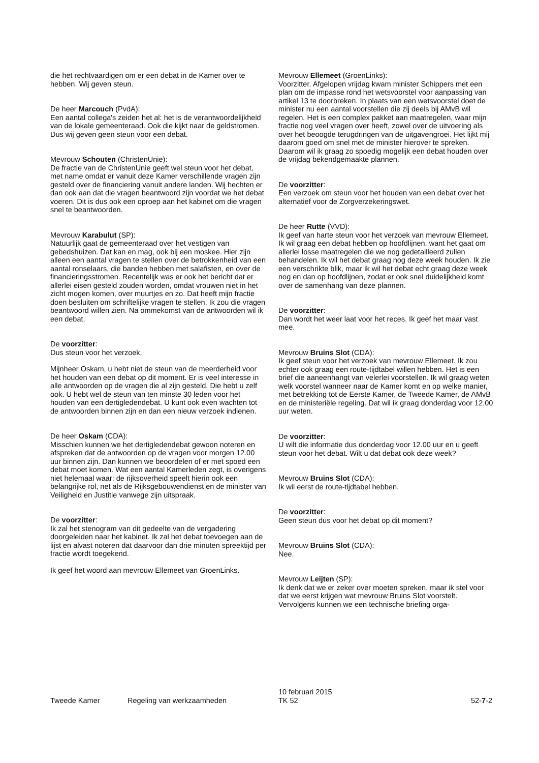die het rechtvaardigen om er een debat in de Kamer over te hebben. Wij geven steun.
De heer Marcouch (PvdA):
Een aantal collega's zeiden het al: het is de verantwoordelijkheid van de lokale gemeenteraad. Ook die kijkt naar de geldstromen. Dus wij geven geen steun voor een debat.
Mevrouw Schouten (ChristenUnie):
De fractie van de ChristenUnie geeft wel steun voor het debat, met name omdat er vanuit deze Kamer verschillende vragen zijn gesteld over de financiering vanuit andere landen. Wij hechten er dan ook aan dat die vragen beantwoord zijn voordat we het debat voeren. Dit is dus ook een oproep aan het kabinet om die vragen snel te beantwoorden.
Mevrouw Karabulut (SP):
Natuurlijk gaat de gemeenteraad over het vestigen van gebedshuizen. Dat kan en mag, ook bij een moskee. Hier zijn alleen een aantal vragen te stellen over de betrokkenheid van een aantal ronselaars, die banden hebben met salafisten, en over de financieringsstromen. Recentelijk was er ook het bericht dat er allerlei eisen gesteld zouden worden, omdat vrouwen niet in het zicht mogen komen, over muurtjes en zo. Dat heeft mijn fractie doen besluiten om schriftelijke vragen te stellen. Ik zou die vragen beantwoord willen zien. Na ommekomst van de antwoorden wil ik een debat.
De voorzitter:
Dus steun voor het verzoek.
Mijnheer Oskam, u hebt niet de steun van de meerderheid voor het houden van een debat op dit moment. Er is veel interesse in alle antwoorden op de vragen die al zijn gesteld. Die hebt u zelf ook. U hebt wel de steun van ten minste 30 leden voor het houden van een dertigledendebat. U kunt ook even wachten tot de antwoorden binnen zijn en dan een nieuw verzoek indienen.
De heer Oskam (CDA):
Misschien kunnen we het dertigledendebat gewoon noteren en afspreken dat de antwoorden op de vragen voor morgen 12.00 uur binnen zijn. Dan kunnen we beoordelen of er met spoed een debat moet komen. Wat een aantal Kamerleden zegt, is overigens niet helemaal waar: de rijksoverheid speelt hierin ook een belangrijke rol, net als de Rijksgebouwendienst en de minister van Veiligheid en Justitie vanwege zijn uitspraak.
De voorzitter:
Ik zal het stenogram van dit gedeelte van de vergadering doorgeleiden naar het kabinet. Ik zal het debat toevoegen aan de lijst en alvast noteren dat daarvoor dan drie minuten spreektijd per fractie wordt toegekend.
Ik geef het woord aan mevrouw Ellemeet van GroenLinks.
Mevrouw Ellemeet (GroenLinks):
Voorzitter. Afgelopen vrijdag kwam minister Schippers met een plan om de impasse rond het wetsvoorstel voor aanpassing van artikel 13 te doorbreken. In plaats van een wetsvoorstel doet de minister nu een aantal voorstellen die zij deels bij AMvB wil regelen. Het is een complex pakket aan maatregelen, waar mijn fractie nog veel vragen over heeft, zowel over de uitvoering als over het beoogde terugdringen van de uitgavengroei. Het lijkt mij daarom goed om snel met de minister hierover te spreken. Daarom wil ik graag zo spoedig mogelijk een debat houden over de vrijdag bekendgemaakte plannen.
De voorzitter:
Een verzoek om steun voor het houden van een debat over het alternatief voor de Zorgverzekeringswet.
De heer Rutte (VVD):
Ik geef van harte steun voor het verzoek van mevrouw Ellemeet. Ik wil graag een debat hebben op hoofdlijnen, want het gaat om allerlei losse maatregelen die we nog gedetailleerd zullen behandelen. Ik wil het debat graag nog deze week houden. Ik zie een verschrikte blik, maar ik wil het debat echt graag deze week nog en dan op hoofdlijnen, zodat er ook snel duidelijkheid komt over de samenhang van deze plannen.
De voorzitter:
Dan wordt het weer laat voor het reces. Ik geef het maar vast mee.
Mevrouw Bruins Slot (CDA):
Ik geef steun voor het verzoek van mevrouw Ellemeet. Ik zou echter ook graag een route-tijdtabel willen hebben. Het is een brief die aaneenhangt van velerlei voorstellen. Ik wil graag weten welk voorstel wanneer naar de Kamer komt en op welke manier, met betrekking tot de Eerste Kamer, de Tweede Kamer, de AMvB en de ministeriële regeling. Dat wil ik graag donderdag voor 12.00 uur weten.
De voorzitter:
U wilt die informatie dus donderdag voor 12.00 uur en u geeft steun voor het debat. Wilt u dat debat ook deze week?
Mevrouw Bruins Slot (CDA):
Ik wil eerst de route-tijdtabel hebben.
De voorzitter:
Geen steun dus voor het debat op dit moment?
Mevrouw Bruins Slot (CDA):
Nee.
Mevrouw Leijten (SP):
Ik denk dat we er zeker over moeten spreken, maar ik stel voor dat we eerst krijgen wat mevrouw Bruins Slot voorstelt. Vervolgens kunnen we een technische briefing orga-
Tweede Kamer
Regeling van werkzaamheden
10 februari 2015
TK 52
52-7-2